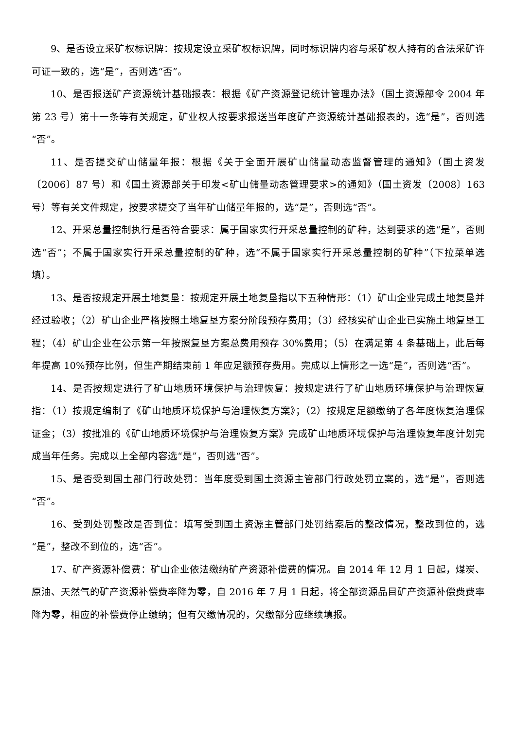9、是否设立采矿权标识牌：按规定设立采矿权标识牌，同时标识牌内容与采矿权人持有的合法采矿许可证一致的，选“是”，否则选“否”。
10、是否报送矿产资源统计基础报表：根据《矿产资源登记统计管理办法》（国土资源部令 2004 年第 23 号）第十一条等有关规定，矿业权人按要求报送当年度矿产资源统计基础报表的，选“是”，否则选“否”。
11、是否提交矿山储量年报：根据《关于全面开展矿山储量动态监督管理的通知》（国土资发〔2006〕87 号）和《国土资源部关于印发<矿山储量动态管理要求>的通知》（国土资发〔2008〕163 号）等有关文件规定，按要求提交了当年矿山储量年报的，选“是”，否则选“否”。
12、开采总量控制执行是否符合要求：属于国家实行开采总量控制的矿种，达到要求的选“是”，否则选“否”；不属于国家实行开采总量控制的矿种，选“不属于国家实行开采总量控制的矿种”（下拉菜单选填）。
13、是否按规定开展土地复垦：按规定开展土地复垦指以下五种情形：（1）矿山企业完成土地复垦并经过验收；（2）矿山企业严格按照土地复垦方案分阶段预存费用；（3）经核实矿山企业已实施土地复垦工程；（4）矿山企业在公示第一年按照复垦方案总费用预存 30%费用；（5）在满足第 4 条基础上，此后每年提高 10%预存比例，但生产期结束前 1 年应足额预存费用。完成以上情形之一选“是”，否则选“否”。
14、是否按规定进行了矿山地质环境保护与治理恢复：按规定进行了矿山地质环境保护与治理恢复指：（1）按规定编制了《矿山地质环境保护与治理恢复方案》；（2）按规定足额缴纳了各年度恢复治理保证金；（3）按批准的《矿山地质环境保护与治理恢复方案》完成矿山地质环境保护与治理恢复年度计划完成当年任务。完成以上全部内容选“是”，否则选“否”。
15、是否受到国土部门行政处罚：当年度受到国土资源主管部门行政处罚立案的，选“是”，否则选“否”。
16、受到处罚整改是否到位：填写受到国土资源主管部门处罚结案后的整改情况，整改到位的，选“是”，整改不到位的，选“否”。
17、矿产资源补偿费：矿山企业依法缴纳矿产资源补偿费的情况。自 2014 年 12 月 1 日起，煤炭、原油、天然气的矿产资源补偿费率降为零，自 2016 年 7 月 1 日起，将全部资源品目矿产资源补偿费费率降为零，相应的补偿费停止缴纳；但有欠缴情况的，欠缴部分应继续填报。